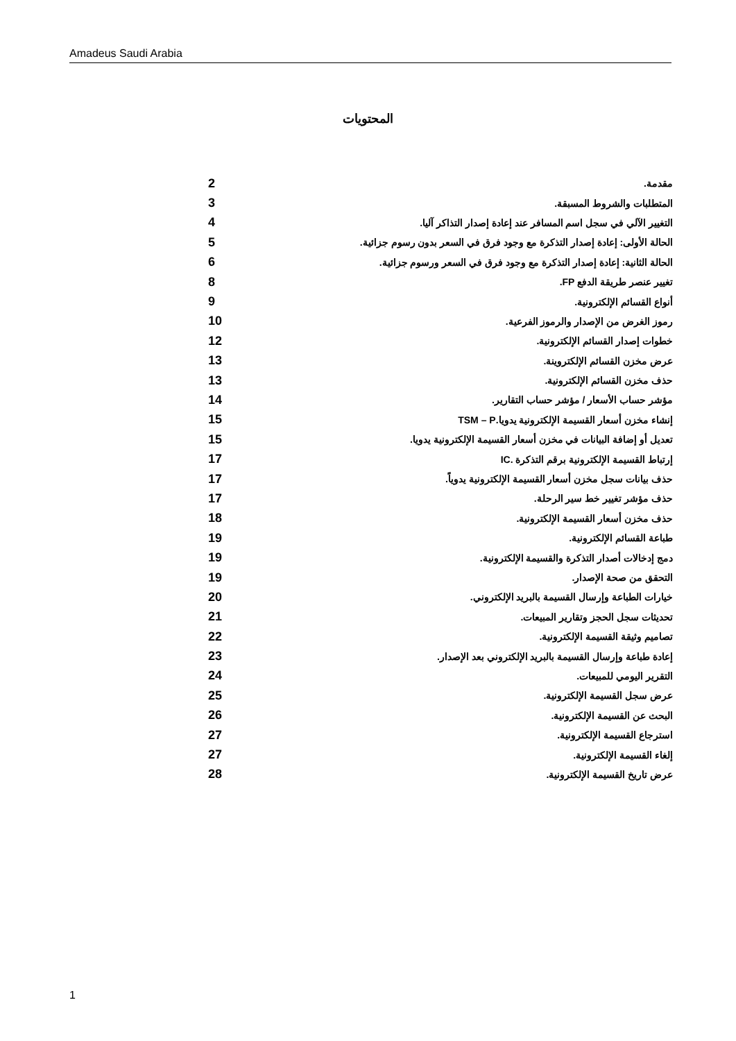Amadeus Saudi Arabia
المحتويات
مقدمة. 2
المتطلبات والشروط المسبقة. 3
التغيير الآلي في سجل اسم المسافر عند إعادة إصدار التذاكر آليا. 4
الحالة الأولى: إعادة إصدار التذكرة مع وجود فرق في السعر بدون رسوم جزائية. 5
الحالة الثانية: إعادة إصدار التذكرة مع وجود فرق في السعر ورسوم جزائية. 6
تغيير عنصر طريقة الدفع FP. 8
أنواع القسائم الإلكترونية. 9
رموز الغرض من الإصدار والرموز الفرعية. 10
خطوات إصدار القسائم الإلكترونية. 12
عرض مخزن القسائم الإلكتروينة. 13
حذف مخزن القسائم الإلكترونية. 13
مؤشر حساب الأسعار / مؤشر حساب التقارير. 14
إنشاء مخزن أسعار القسيمة الإلكترونية يدويا.TSM – P 15
تعديل أو إضافة البيانات في مخزن أسعار القسيمة الإلكترونية يدويا. 15
إرتباط القسيمة الإلكترونية برقم التذكرة .IC 17
حذف بيانات سجل مخزن أسعار القسيمة الإلكترونية يدوياً. 17
حذف مؤشر تغيير خط سير الرحلة. 17
حذف مخزن أسعار القسيمة الإلكترونية. 18
طباعة القسائم الإلكترونية. 19
دمج إدخالات أصدار التذكرة والقسيمة الإلكترونية. 19
التحقق من صحة الإصدار. 19
خيارات الطباعة وإرسال القسيمة بالبريد الإلكتروني. 20
تحديثات سجل الحجز وتقارير المبيعات. 21
تصاميم وثيقة القسيمة الإلكترونية. 22
إعادة طباعة وإرسال القسيمة بالبريد الإلكتروني بعد الإصدار. 23
التقرير اليومي للمبيعات. 24
عرض سجل القسيمة الإلكترونية. 25
البحث عن القسيمة الإلكترونية. 26
استرجاع القسيمة الإلكترونية. 27
إلغاء القسيمة الإلكترونية. 27
عرض تاريخ القسيمة الإلكترونية. 28
1